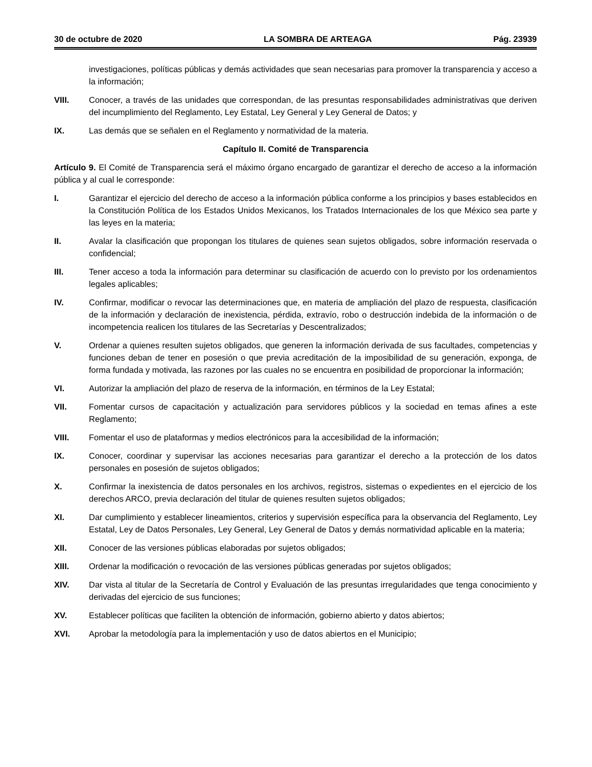30 de octubre de 2020 LA SOMBRA DE ARTEAGA Pág. 23939
investigaciones, políticas públicas y demás actividades que sean necesarias para promover la transparencia y acceso a la información;
VIII. Conocer, a través de las unidades que correspondan, de las presuntas responsabilidades administrativas que deriven del incumplimiento del Reglamento, Ley Estatal, Ley General y Ley General de Datos; y
IX. Las demás que se señalen en el Reglamento y normatividad de la materia.
Capítulo II. Comité de Transparencia
Artículo 9. El Comité de Transparencia será el máximo órgano encargado de garantizar el derecho de acceso a la información pública y al cual le corresponde:
I. Garantizar el ejercicio del derecho de acceso a la información pública conforme a los principios y bases establecidos en la Constitución Política de los Estados Unidos Mexicanos, los Tratados Internacionales de los que México sea parte y las leyes en la materia;
II. Avalar la clasificación que propongan los titulares de quienes sean sujetos obligados, sobre información reservada o confidencial;
III. Tener acceso a toda la información para determinar su clasificación de acuerdo con lo previsto por los ordenamientos legales aplicables;
IV. Confirmar, modificar o revocar las determinaciones que, en materia de ampliación del plazo de respuesta, clasificación de la información y declaración de inexistencia, pérdida, extravío, robo o destrucción indebida de la información o de incompetencia realicen los titulares de las Secretarías y Descentralizados;
V. Ordenar a quienes resulten sujetos obligados, que generen la información derivada de sus facultades, competencias y funciones deban de tener en posesión o que previa acreditación de la imposibilidad de su generación, exponga, de forma fundada y motivada, las razones por las cuales no se encuentra en posibilidad de proporcionar la información;
VI. Autorizar la ampliación del plazo de reserva de la información, en términos de la Ley Estatal;
VII. Fomentar cursos de capacitación y actualización para servidores públicos y la sociedad en temas afines a este Reglamento;
VIII. Fomentar el uso de plataformas y medios electrónicos para la accesibilidad de la información;
IX. Conocer, coordinar y supervisar las acciones necesarias para garantizar el derecho a la protección de los datos personales en posesión de sujetos obligados;
X. Confirmar la inexistencia de datos personales en los archivos, registros, sistemas o expedientes en el ejercicio de los derechos ARCO, previa declaración del titular de quienes resulten sujetos obligados;
XI. Dar cumplimiento y establecer lineamientos, criterios y supervisión específica para la observancia del Reglamento, Ley Estatal, Ley de Datos Personales, Ley General, Ley General de Datos y demás normatividad aplicable en la materia;
XII. Conocer de las versiones públicas elaboradas por sujetos obligados;
XIII. Ordenar la modificación o revocación de las versiones públicas generadas por sujetos obligados;
XIV. Dar vista al titular de la Secretaría de Control y Evaluación de las presuntas irregularidades que tenga conocimiento y derivadas del ejercicio de sus funciones;
XV. Establecer políticas que faciliten la obtención de información, gobierno abierto y datos abiertos;
XVI. Aprobar la metodología para la implementación y uso de datos abiertos en el Municipio;